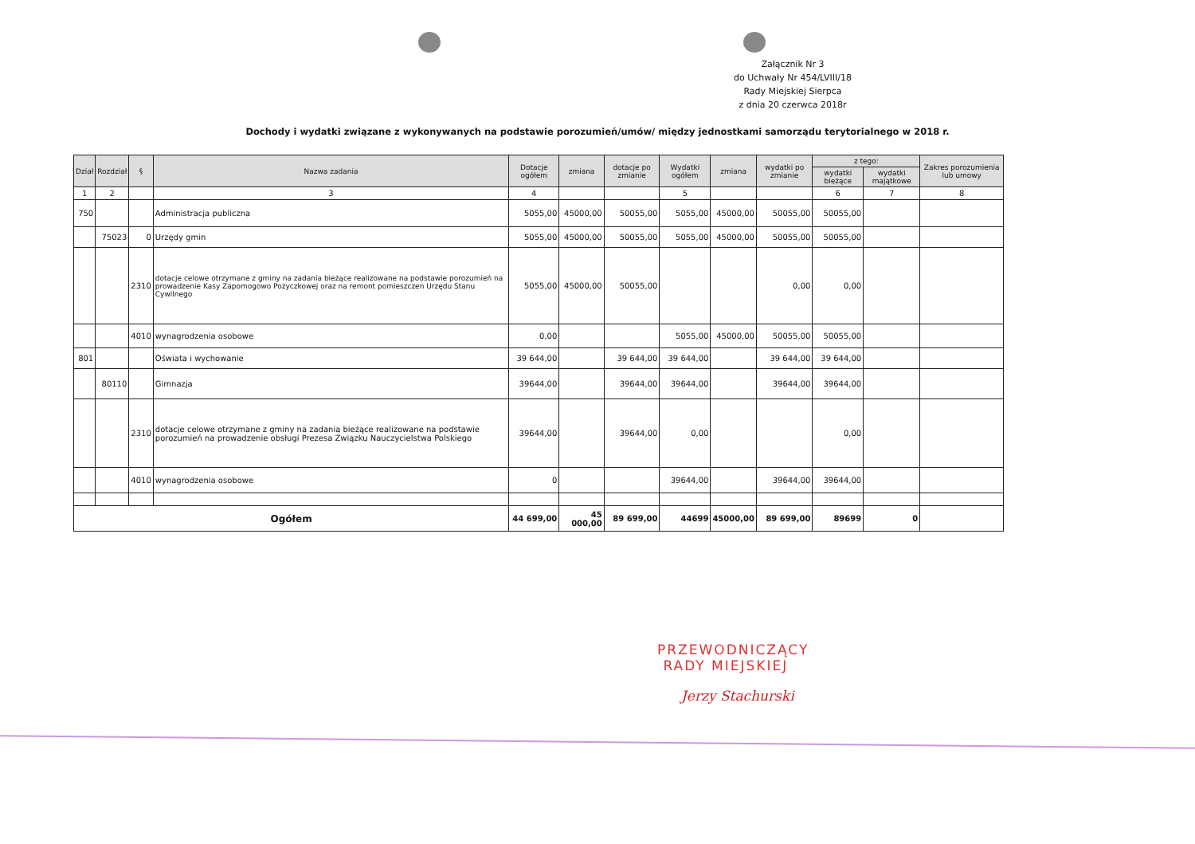Załącznik Nr 3
do Uchwały Nr 454/LVIII/18
Rady Miejskiej Sierpca
z dnia 20 czerwca 2018r
Dochody i wydatki związane z wykonywanych na podstawie porozumień/umów/ między jednostkami samorządu terytorialnego w 2018 r.
| Dział | Rozdział | § | Nazwa zadania | Dotacje ogółem | zmiana | dotacje po zmianie | Wydatki ogółem | zmiana | wydatki po zmianie | z tego: | | Zakres porozumienia lub umowy |
| --- | --- | --- | --- | --- | --- | --- | --- | --- | --- | --- | --- | --- |
| | | | | | | | | | | wydatki bieżące | wydatki majątkowe | |
| 1 | 2 | | 3 | 4 | | | 5 | | | 6 | 7 | 8 |
| 750 | | | Administracja publiczna | 5055,00 | 45000,00 | 50055,00 | 5055,00 | 45000,00 | 50055,00 | 50055,00 | | |
| | 75023 | 0 | Urzędy gmin | 5055,00 | 45000,00 | 50055,00 | 5055,00 | 45000,00 | 50055,00 | 50055,00 | | |
| | | 2310 | dotacje celowe otrzymane z gminy na zadania bieżące realizowane na podstawie porozumień na prowadzenie Kasy Zapomogowo Pożyczkowej oraz na remont pomieszczen Urzędu Stanu Cywilnego | 5055,00 | 45000,00 | 50055,00 | | | 0,00 | 0,00 | | |
| | | 4010 | wynagrodzenia osobowe | 0,00 | | | 5055,00 | 45000,00 | 50055,00 | 50055,00 | | |
| 801 | | | Oświata i wychowanie | 39 644,00 | | 39 644,00 | 39 644,00 | | 39 644,00 | 39 644,00 | | |
| | 80110 | | Gimnazja | 39644,00 | | 39644,00 | 39644,00 | | 39644,00 | 39644,00 | | |
| | | 2310 | dotacje celowe otrzymane z gminy na zadania bieżące realizowane na podstawie porozumień na prowadzenie obsługi Prezesa Związku Nauczycielstwa Polskiego | 39644,00 | | 39644,00 | 0,00 | | | 0,00 | | |
| | | 4010 | wynagrodzenia osobowe | 0 | | | 39644,00 | | 39644,00 | 39644,00 | | |
| Ogółem | | | | 44 699,00 | 45 000,00 | 89 699,00 | 44699 | 45000,00 | 89 699,00 | 89699 | 0 | |
PRZEWODNICZĄCY
RADY MIEJSKIEJ
Jerzy Stachurski